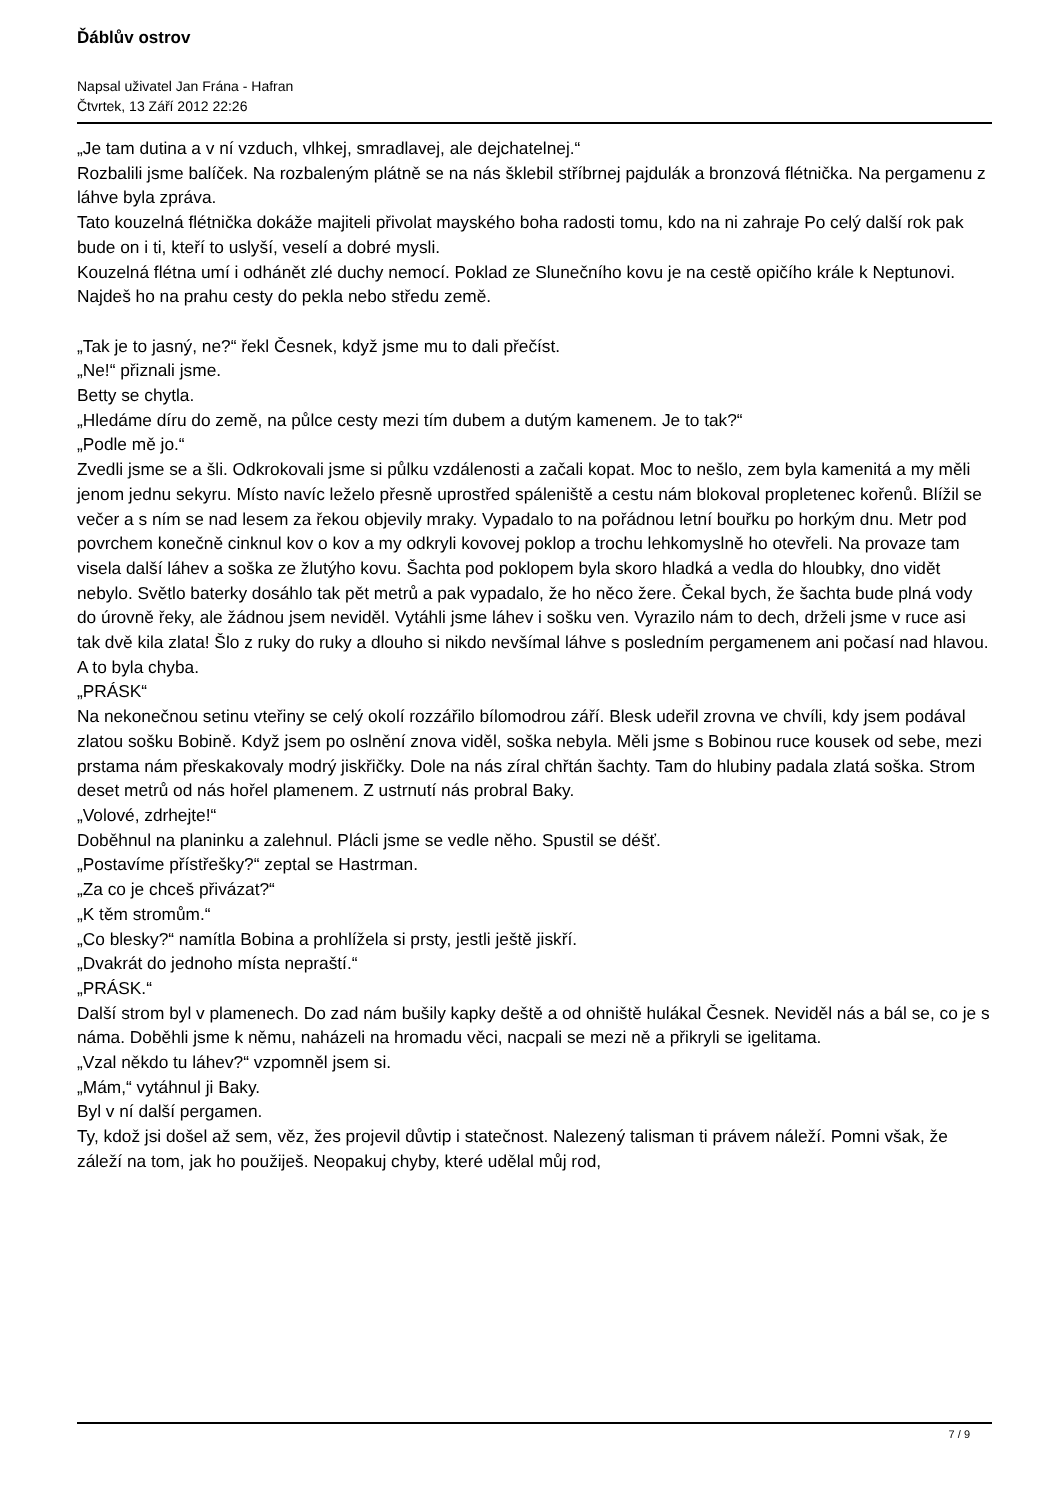Ďáblův ostrov
Napsal uživatel Jan Frána - Hafran
Čtvrtek, 13 Září 2012 22:26
„Je tam dutina a v ní vzduch, vlhkej, smradlavej, ale dejchatelnej.“
Rozbalili jsme balíček. Na rozbaleným plátně se na nás šklebil stříbrnej pajdulák a bronzová flétnička. Na pergamenu z láhve byla zpráva.
Tato kouzelná flétnička dokáže majiteli přivolat mayského boha radosti tomu, kdo na ni zahraje Po celý další rok pak bude on i ti, kteří to uslyší, veselí a dobré mysli.
Kouzelná flétna umí i odhánět zlé duchy nemocí. Poklad ze Slunečního kovu je na cestě opičího krále k Neptunovi. Najdeš ho na prahu cesty do pekla nebo středu země.
„Tak je to jasný, ne?“ řekl Česnek, když jsme mu to dali přečíst.
„Ne!“ přiznali jsme.
Betty se chytla.
„Hledáme díru do země, na půlce cesty mezi tím dubem a dutým kamenem. Je to tak?“
„Podle mě jo.“
Zvedli jsme se a šli. Odkrokovali jsme si půlku vzdálenosti a začali kopat. Moc to nešlo, zem byla kamenitá a my měli jenom jednu sekyru. Místo navíc leželo přesně uprostřed spáleniště a cestu nám blokoval propletenec kořenů. Blížil se večer a s ním se nad lesem za řekou objevily mraky. Vypadalo to na pořádnou letní bouřku po horkým dnu. Metr pod povrchem konečně cinknul kov o kov a my odkryli kovovej poklop a trochu lehkomyslně ho otevřeli. Na provaze tam visela další láhev a soška ze žlutýho kovu. Šachta pod poklopem byla skoro hladká a vedla do hloubky, dno vidět nebylo. Světlo baterky dosáhlo tak pět metrů a pak vypadalo, že ho něco žere. Čekal bych, že šachta bude plná vody do úrovně řeky, ale žádnou jsem neviděl. Vytáhli jsme láhev i sošku ven. Vyrazilo nám to dech, drželi jsme v ruce asi tak dvě kila zlata! Šlo z ruky do ruky a dlouho si nikdo nevšímal láhve s posledním pergamenem ani počasí nad hlavou. A to byla chyba.
„PRÁSK“
Na nekonečnou setinu vteřiny se celý okolí rozzářilo bílomodrou září. Blesk udeřil zrovna ve chvíli, kdy jsem podával zlatou sošku Bobině. Když jsem po oslnění znova viděl, soška nebyla. Měli jsme s Bobinou ruce kousek od sebe, mezi prstama nám přeskakovaly modrý jiskřičky. Dole na nás zíral chřtán šachty. Tam do hlubiny padala zlatá soška. Strom deset metrů od nás hořel plamenem. Z ustrnutí nás probral Baky.
„Volové, zdrhejte!“
Doběhnul na planinku a zalehnul. Plácli jsme se vedle něho. Spustil se déšť.
„Postavíme přístřešky?“ zeptal se Hastrman.
„Za co je chceš přivázat?“
„K těm stromům.“
„Co blesky?“ namítla Bobina a prohlížela si prsty, jestli ještě jiskří.
„Dvakrát do jednoho místa nepraští.“
„PRÁSK.“
Další strom byl v plamenech. Do zad nám bušily kapky deště a od ohniště hulákal Česnek. Neviděl nás a bál se, co je s náma. Doběhli jsme k němu, naházeli na hromadu věci, nacpali se mezi ně a přikryli se igelitama.
„Vzal někdo tu láhev?“ vzpomněl jsem si.
„Mám,“ vytáhnul ji Baky.
Byl v ní další pergamen.
Ty, kdož jsi došel až sem, věz, žes projevil důvtip i statečnost. Nalezený talisman ti právem náleží. Pomni však, že záleží na tom, jak ho použiješ. Neopakuj chyby, které udělal můj rod,
7 / 9